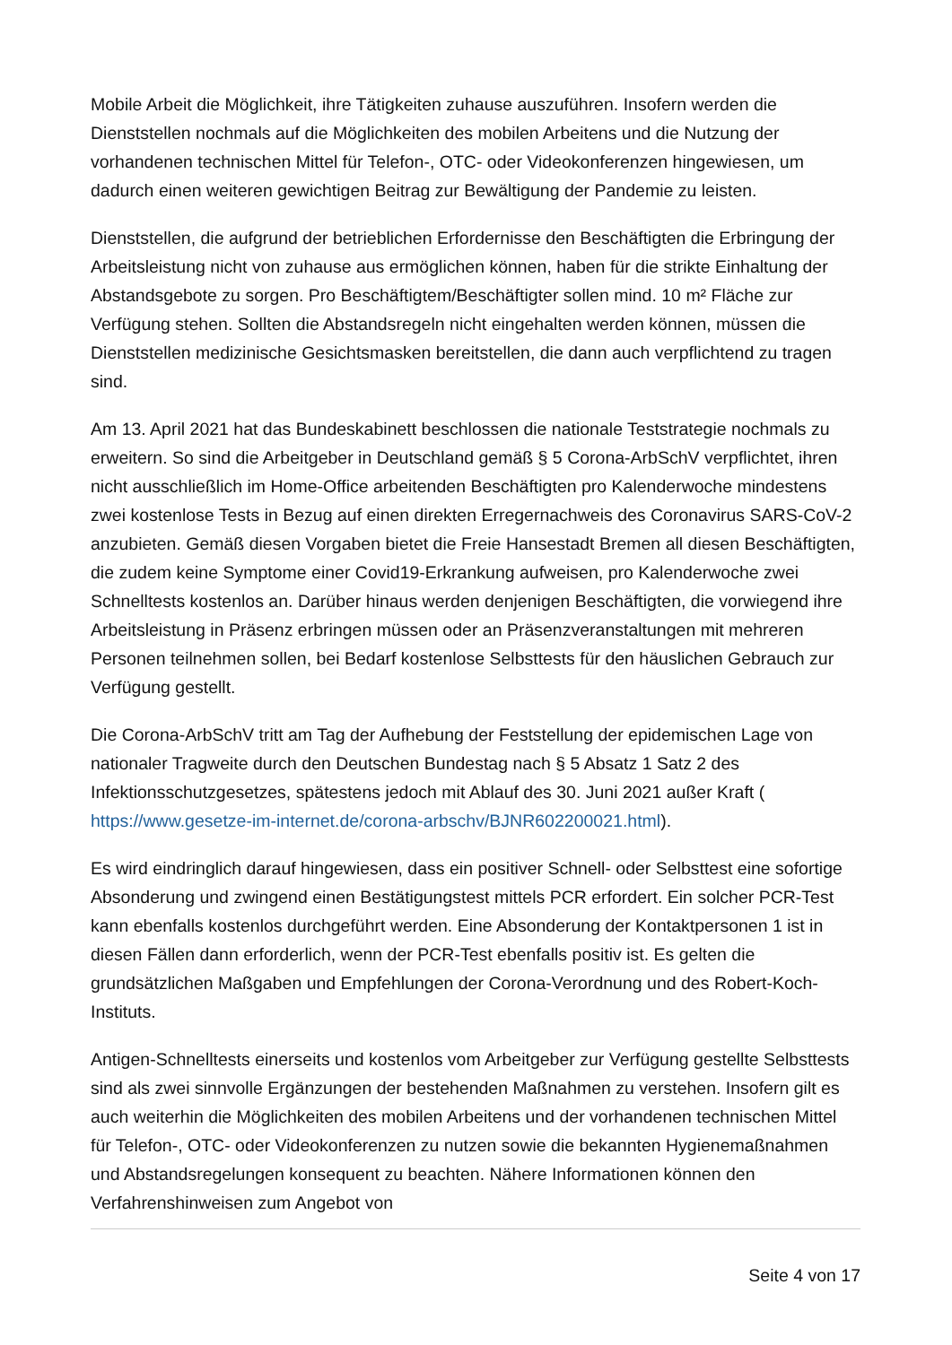Mobile Arbeit die Möglichkeit, ihre Tätigkeiten zuhause auszuführen. Insofern werden die Dienststellen nochmals auf die Möglichkeiten des mobilen Arbeitens und die Nutzung der vorhandenen technischen Mittel für Telefon-, OTC- oder Videokonferenzen hingewiesen, um dadurch einen weiteren gewichtigen Beitrag zur Bewältigung der Pandemie zu leisten.
Dienststellen, die aufgrund der betrieblichen Erfordernisse den Beschäftigten die Erbringung der Arbeitsleistung nicht von zuhause aus ermöglichen können, haben für die strikte Einhaltung der Abstandsgebote zu sorgen. Pro Beschäftigtem/Beschäftigter sollen mind. 10 m² Fläche zur Verfügung stehen. Sollten die Abstandsregeln nicht eingehalten werden können, müssen die Dienststellen medizinische Gesichtsmasken bereitstellen, die dann auch verpflichtend zu tragen sind.
Am 13. April 2021 hat das Bundeskabinett beschlossen die nationale Teststrategie nochmals zu erweitern. So sind die Arbeitgeber in Deutschland gemäß § 5 Corona-ArbSchV verpflichtet, ihren nicht ausschließlich im Home-Office arbeitenden Beschäftigten pro Kalenderwoche mindestens zwei kostenlose Tests in Bezug auf einen direkten Erregernachweis des Coronavirus SARS-CoV-2 anzubieten. Gemäß diesen Vorgaben bietet die Freie Hansestadt Bremen all diesen Beschäftigten, die zudem keine Symptome einer Covid19-Erkrankung aufweisen, pro Kalenderwoche zwei Schnelltests kostenlos an. Darüber hinaus werden denjenigen Beschäftigten, die vorwiegend ihre Arbeitsleistung in Präsenz erbringen müssen oder an Präsenzveranstaltungen mit mehreren Personen teilnehmen sollen, bei Bedarf kostenlose Selbsttests für den häuslichen Gebrauch zur Verfügung gestellt.
Die Corona-ArbSchV tritt am Tag der Aufhebung der Feststellung der epidemischen Lage von nationaler Tragweite durch den Deutschen Bundestag nach § 5 Absatz 1 Satz 2 des Infektionsschutzgesetzes, spätestens jedoch mit Ablauf des 30. Juni 2021 außer Kraft ( https://www.gesetze-im-internet.de/corona-arbschv/BJNR602200021.html).
Es wird eindringlich darauf hingewiesen, dass ein positiver Schnell- oder Selbsttest eine sofortige Absonderung und zwingend einen Bestätigungstest mittels PCR erfordert. Ein solcher PCR-Test kann ebenfalls kostenlos durchgeführt werden. Eine Absonderung der Kontaktpersonen 1 ist in diesen Fällen dann erforderlich, wenn der PCR-Test ebenfalls positiv ist. Es gelten die grundsätzlichen Maßgaben und Empfehlungen der Corona-Verordnung und des Robert-Koch-Instituts.
Antigen-Schnelltests einerseits und kostenlos vom Arbeitgeber zur Verfügung gestellte Selbsttests sind als zwei sinnvolle Ergänzungen der bestehenden Maßnahmen zu verstehen. Insofern gilt es auch weiterhin die Möglichkeiten des mobilen Arbeitens und der vorhandenen technischen Mittel für Telefon-, OTC- oder Videokonferenzen zu nutzen sowie die bekannten Hygienemaßnahmen und Abstandsregelungen konsequent zu beachten. Nähere Informationen können den Verfahrenshinweisen zum Angebot von
Seite 4 von 17